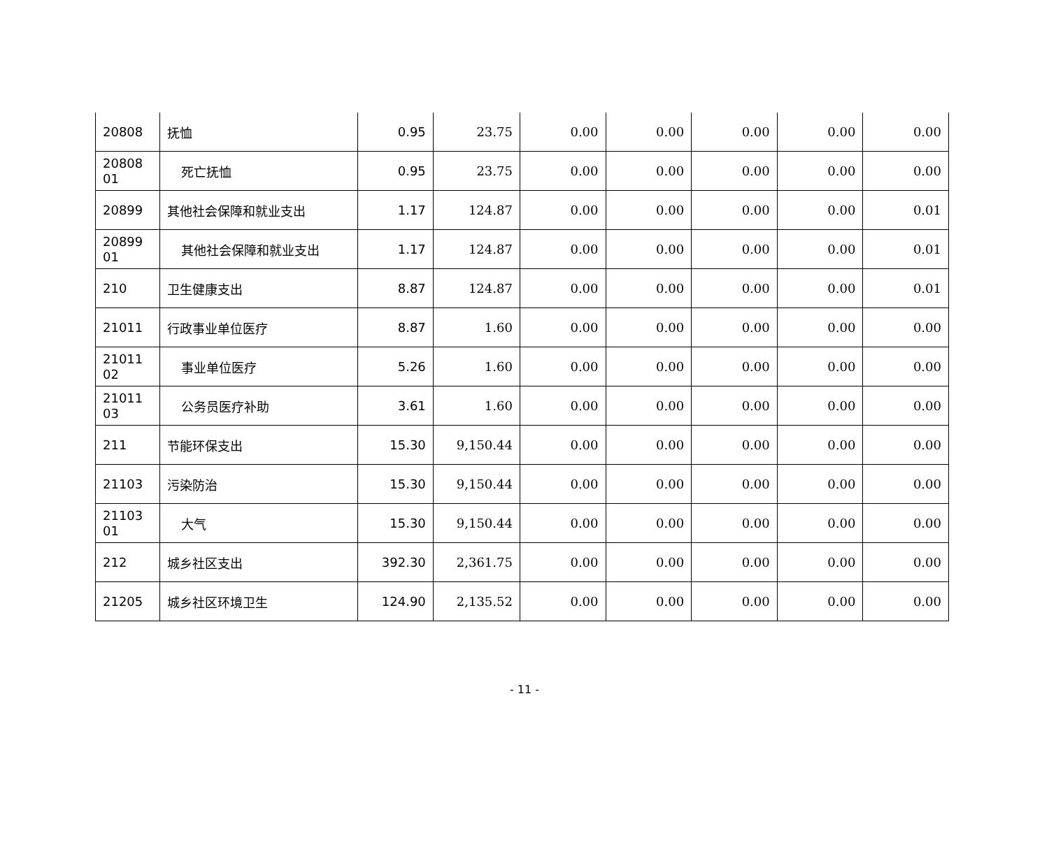| 20808 | 抚恤 | 0.95 | 23.75 | 0.00 | 0.00 | 0.00 | 0.00 | 0.00 |
| 20808 01 | 死亡抚恤 | 0.95 | 23.75 | 0.00 | 0.00 | 0.00 | 0.00 | 0.00 |
| 20899 | 其他社会保障和就业支出 | 1.17 | 124.87 | 0.00 | 0.00 | 0.00 | 0.00 | 0.01 |
| 20899 01 | 其他社会保障和就业支出 | 1.17 | 124.87 | 0.00 | 0.00 | 0.00 | 0.00 | 0.01 |
| 210 | 卫生健康支出 | 8.87 | 124.87 | 0.00 | 0.00 | 0.00 | 0.00 | 0.01 |
| 21011 | 行政事业单位医疗 | 8.87 | 1.60 | 0.00 | 0.00 | 0.00 | 0.00 | 0.00 |
| 21011 02 | 事业单位医疗 | 5.26 | 1.60 | 0.00 | 0.00 | 0.00 | 0.00 | 0.00 |
| 21011 03 | 公务员医疗补助 | 3.61 | 1.60 | 0.00 | 0.00 | 0.00 | 0.00 | 0.00 |
| 211 | 节能环保支出 | 15.30 | 9,150.44 | 0.00 | 0.00 | 0.00 | 0.00 | 0.00 |
| 21103 | 污染防治 | 15.30 | 9,150.44 | 0.00 | 0.00 | 0.00 | 0.00 | 0.00 |
| 21103 01 | 大气 | 15.30 | 9,150.44 | 0.00 | 0.00 | 0.00 | 0.00 | 0.00 |
| 212 | 城乡社区支出 | 392.30 | 2,361.75 | 0.00 | 0.00 | 0.00 | 0.00 | 0.00 |
| 21205 | 城乡社区环境卫生 | 124.90 | 2,135.52 | 0.00 | 0.00 | 0.00 | 0.00 | 0.00 |
- 11 -